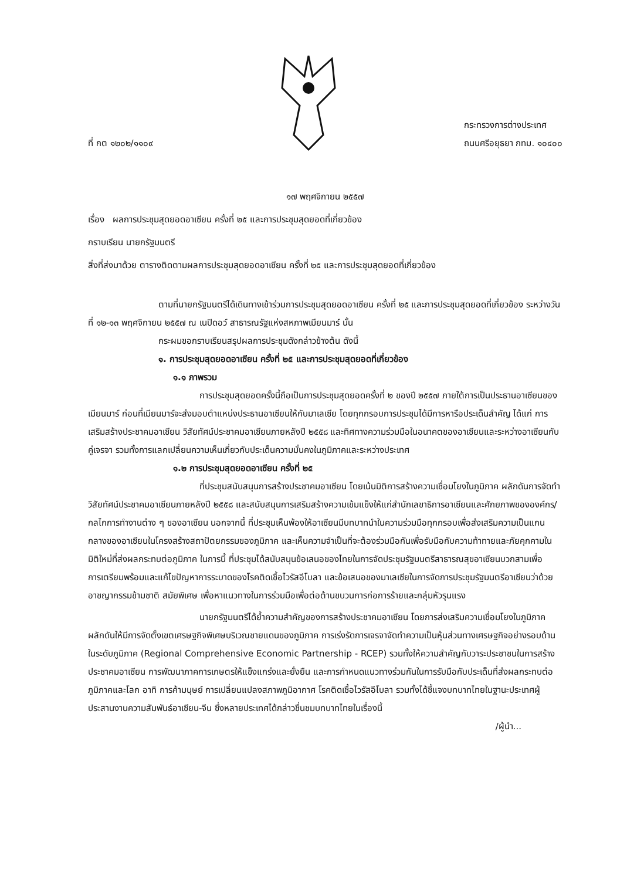ที่ กต ๑๒๐๒/๑๑๐๙
กระทรวงการต่างประเทศ
ถนนศรีอยุธยา กทม. ๑๐๔๐๐
๑๗ พฤศจิกายน ๒๕๕๗
เรื่อง ผลการประชุมสุดยอดอาเซียน ครั้งที่ ๒๕ และการประชุมสุดยอดที่เกี่ยวข้อง
กราบเรียน นายกรัฐมนตรี
สิ่งที่ส่งมาด้วย ตารางติดตามผลการประชุมสุดยอดอาเซียน ครั้งที่ ๒๕ และการประชุมสุดยอดที่เกี่ยวข้อง
ตามที่นายกรัฐมนตรีได้เดินทางเข้าร่วมการประชุมสุดยอดอาเซียน ครั้งที่ ๒๕ และการประชุมสุดยอดที่เกี่ยวข้อง ระหว่างวันที่ ๑๒-๑๓ พฤศจิกายน ๒๕๕๗ ณ เนปิดอว์ สาธารณรัฐแห่งสหภาพเมียนมาร์ นั้น
กระผมขอกราบเรียนสรุปผลการประชุมดังกล่าวข้างต้น ดังนี้
๑. การประชุมสุดยอดอาเซียน ครั้งที่ ๒๕ และการประชุมสุดยอดที่เกี่ยวข้อง
๑.๑ ภาพรวม
การประชุมสุดยอดครั้งนี้ถือเป็นการประชุมสุดยอดครั้งที่ ๒ ของปี ๒๕๕๗ ภายใต้การเป็นประธานอาเซียนของเมียนมาร์ ก่อนที่เมียนมาร์จะส่งมอบตำแหน่งประธานอาเซียนให้กับมาเลเซีย โดยทุกกรอบการประชุมได้มีการหารือประเด็นสำคัญ ได้แก่ การเสริมสร้างประชาคมอาเซียน วิสัยทัศน์ประชาคมอาเซียนภายหลังปี ๒๕๕๘ และทิศทางความร่วมมือในอนาคตของอาเซียนและระหว่างอาเซียนกับคู่เจรจา รวมทั้งการแลกเปลี่ยนความเห็นเกี่ยวกับประเด็นความมั่นคงในภูมิภาคและระหว่างประเทศ
๑.๒ การประชุมสุดยอดอาเซียน ครั้งที่ ๒๕
ที่ประชุมสนับสนุนการสร้างประชาคมอาเซียน โดยเน้นมิติการสร้างความเชื่อมโยงในภูมิภาค ผลักดันการจัดทำวิสัยทัศน์ประชาคมอาเซียนภายหลังปี ๒๕๕๘ และสนับสนุนการเสริมสร้างความเข้มแข็งให้แก่สำนักเลขาธิการอาเซียนและศักยภาพขององค์กร/กลไกการทำงานต่าง ๆ ของอาเซียน นอกจากนี้ ที่ประชุมเห็นพ้องให้อาเซียนมีบทบาทนำในความร่วมมือทุกกรอบเพื่อส่งเสริมความเป็นแกนกลางของอาเซียนในโครงสร้างสถาปัตยกรรมของภูมิภาค และเห็นความจำเป็นที่จะต้องร่วมมือกันเพื่อรับมือกับความท้าทายและภัยคุกคามในมิติใหม่ที่ส่งผลกระทบต่อภูมิภาค ในการนี้ ที่ประชุมได้สนับสนุนข้อเสนอของไทยในการจัดประชุมรัฐมนตรีสาธารณสุขอาเซียนบวกสามเพื่อการเตรียมพร้อมและแก้ไขปัญหาการระบาดของโรคติดเชื้อไวรัสอีโบลา และข้อเสนอของมาเลเซียในการจัดการประชุมรัฐมนตรีอาเซียนว่าด้วยอาชญากรรมข้ามชาติ สมัยพิเศษ เพื่อหาแนวทางในการร่วมมือเพื่อต่อต้านขบวนการก่อการร้ายและกลุ่มหัวรุนแรง
นายกรัฐมนตรีได้ย้ำความสำคัญของการสร้างประชาคมอาเซียน โดยการส่งเสริมความเชื่อมโยงในภูมิภาค ผลักดันให้มีการจัดตั้งเขตเศรษฐกิจพิเศษบริเวณชายแดนของภูมิภาค การเร่งรัดการเจรจาจัดทำความเป็นหุ้นส่วนทางเศรษฐกิจอย่างรอบด้านในระดับภูมิภาค (Regional Comprehensive Economic Partnership - RCEP) รวมทั้งให้ความสำคัญกับวาระประชาชนในการสร้างประชาคมอาเซียน การพัฒนาภาคการเกษตรให้แข็งแกร่งและยั่งยืน และการกำหนดแนวทางร่วมกันในการรับมือกับประเด็นที่ส่งผลกระทบต่อภูมิภาคและโลก อาทิ การค้ามนุษย์ การเปลี่ยนแปลงสภาพภูมิอากาศ โรคติดเชื้อไวรัสอีโบลา รวมทั้งได้ชี้แจงบทบาทไทยในฐานะประเทศผู้ประสานงานความสัมพันธ์อาเซียน-จีน ซึ่งหลายประเทศได้กล่าวชื่นชมบทบาทไทยในเรื่องนี้
/ผู้นำ...